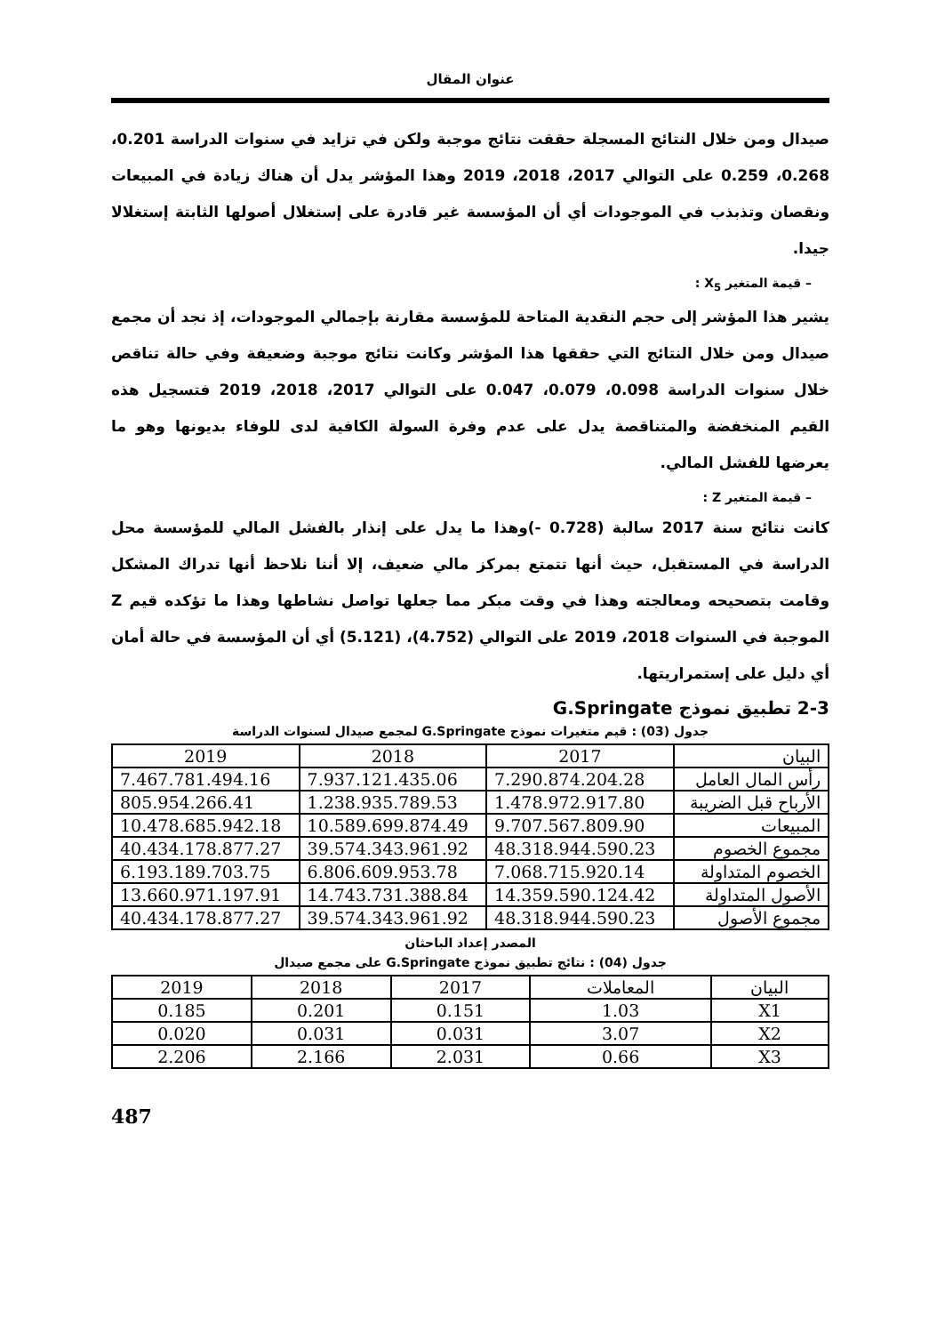عنوان المقال
صيدال ومن خلال النتائج المسجلة حققت نتائج موجبة ولكن في تزايد في سنوات الدراسة 0.201، 0.268، 0.259 على التوالي 2017، 2018، 2019 وهذا المؤشر يدل أن هناك زيادة في المبيعات ونقصان وتذبذب في الموجودات أي أن المؤسسة غير قادرة على إستغلال أصولها الثابتة إستغلالا جيدا.
– قيمة المتغير X<sub>5</sub> :
يشير هذا المؤشر إلى حجم النقدية المتاحة للمؤسسة مقارنة بإجمالي الموجودات، إذ نجد أن مجمع صيدال ومن خلال النتائج التي حققها هذا المؤشر وكانت نتائج موجبة وضعيفة وفي حالة تناقص خلال سنوات الدراسة 0.098، 0.079، 0.047 على التوالي 2017، 2018، 2019 فتسجيل هذه القيم المنخفضة والمتناقصة يدل على عدم وفرة السولة الكافية لدى للوفاء بديونها وهو ما يعرضها للفشل المالي.
– قيمة المتغير Z :
كانت نتائج سنة 2017 سالبة (0.728 -)وهذا ما يدل على إنذار بالفشل المالي للمؤسسة محل الدراسة في المستقبل، حيث أنها تتمتع بمركز مالي ضعيف، إلا أننا نلاحظ أنها تدراك المشكل وقامت بتصحيحه ومعالجته وهذا في وقت مبكر مما جعلها تواصل نشاطها وهذا ما تؤكده قيم Z الموجبة في السنوات 2018، 2019 على التوالي (4.752)، (5.121) أي أن المؤسسة في حالة أمان أي دليل على إستمراريتها.
2-3 تطبيق نموذج G.Springate
جدول (03) : قيم متغيرات نموذج G.Springate لمجمع صيدال لسنوات الدراسة
| البيان | 2017 | 2018 | 2019 |
| --- | --- | --- | --- |
| رأس المال العامل | 7.290.874.204.28 | 7.937.121.435.06 | 7.467.781.494.16 |
| الأرباح قبل الضريبة | 1.478.972.917.80 | 1.238.935.789.53 | 805.954.266.41 |
| المبيعات | 9.707.567.809.90 | 10.589.699.874.49 | 10.478.685.942.18 |
| مجموع الخصوم | 48.318.944.590.23 | 39.574.343.961.92 | 40.434.178.877.27 |
| الخصوم المتداولة | 7.068.715.920.14 | 6.806.609.953.78 | 6.193.189.703.75 |
| الأصول المتداولة | 14.359.590.124.42 | 14.743.731.388.84 | 13.660.971.197.91 |
| مجموع الأصول | 48.318.944.590.23 | 39.574.343.961.92 | 40.434.178.877.27 |
المصدر إعداد الباحثان
جدول (04) : نتائج تطبيق نموذج G.Springate على مجمع صيدال
| البيان | المعاملات | 2017 | 2018 | 2019 |
| --- | --- | --- | --- | --- |
| X1 | 1.03 | 0.151 | 0.201 | 0.185 |
| X2 | 3.07 | 0.031 | 0.031 | 0.020 |
| X3 | 0.66 | 2.031 | 2.166 | 2.206 |
487